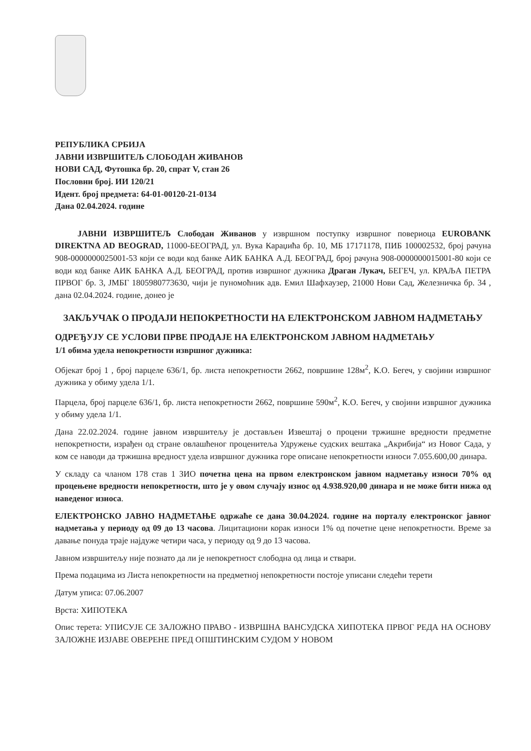РЕПУБЛИКА СРБИЈА
ЈАВНИ ИЗВРШИТЕЉ СЛОБОДАН ЖИВАНОВ
НОВИ САД, Футошка бр. 20, спрат V, стан 26
Пословни број. ИИ 120/21
Идент. број предмета: 64-01-00120-21-0134
Дана 02.04.2024. године
ЈАВНИ ИЗВРШИТЕЉ Слободан Живанов у извршном поступку извршног повериоца EUROBANK DIREKTNA AD BEOGRAD, 11000-БЕОГРАД, ул. Вука Караџића бр. 10, МБ 17171178, ПИБ 100002532, број рачуна 908-0000000025001-53 који се води код банке АИК БАНКА А.Д. БЕОГРАД, број рачуна 908-0000000015001-80 који се води код банке АИК БАНКА А.Д. БЕОГРАД, против извршног дужника Драган Лукач, БЕГЕЧ, ул. КРАЉА ПЕТРА ПРВОГ бр. 3, ЈМБГ 1805980773630, чији је пуномоћник адв. Емил Шафхаузер, 21000 Нови Сад, Железничка бр. 34 , дана 02.04.2024. године, донео је
ЗАКЉУЧАК О ПРОДАЈИ НЕПОКРЕТНОСТИ НА ЕЛЕКТРОНСКОМ ЈАВНОМ НАДМЕТАЊУ
ОДРЕЂУЈУ СЕ УСЛОВИ ПРВЕ ПРОДАЈЕ НА ЕЛЕКТРОНСКОМ ЈАВНОМ НАДМЕТАЊУ
1/1 обима удела непокретности извршног дужника:
Објекат број 1 , број парцеле 636/1, бр. листа непокретности 2662, површине 128м<sup>2</sup>, К.О. Бегеч, у својини извршног дужника у обиму удела 1/1.
Парцела, број парцеле 636/1, бр. листа непокретности 2662, површине 590м<sup>2</sup>, К.О. Бегеч, у својини извршног дужника у обиму удела 1/1.
Дана 22.02.2024. године јавном извршитељу је достављен Извештај о процени тржишне вредности предметне непокретности, израђен од стране овлашћеног проценитеља Удружење судских вештака „Акрибија“ из Новог Сада, у ком се наводи да тржишна вредност удела извршног дужника горе описане непокретности износи 7.055.600,00 динара.
У складу са чланом 178 став 1 ЗИО почетна цена на првом електронском јавном надметању износи 70% од процењене вредности непокретности, што је у овом случају износ од 4.938.920,00 динара и не може бити нижа од наведеног износа.
ЕЛЕКТРОНСКО ЈАВНО НАДМЕТАЊЕ одржаће се дана 30.04.2024. године на порталу електронског јавног надметања у периоду од 09 до 13 часова. Лицитациони корак износи 1% од почетне цене непокретности. Време за давање понуда траје најдуже четири часа, у периоду од 9 до 13 часова.
Јавном извршитељу није познато да ли је непокретност слободна од лица и ствари.
Према подацима из Листа непокретности на предметној непокретности постоје уписани следећи терети
Датум уписа: 07.06.2007
Врста: ХИПОТЕКА
Опис терета: УПИСУЈЕ СЕ ЗАЛОЖНО ПРАВО - ИЗВРШНА ВАНСУДСКА ХИПОТЕКА ПРВОГ РЕДА НА ОСНОВУ ЗАЛОЖНЕ ИЗЈАВЕ ОВЕРЕНЕ ПРЕД ОПШТИНСКИМ СУДОМ У НОВОМ